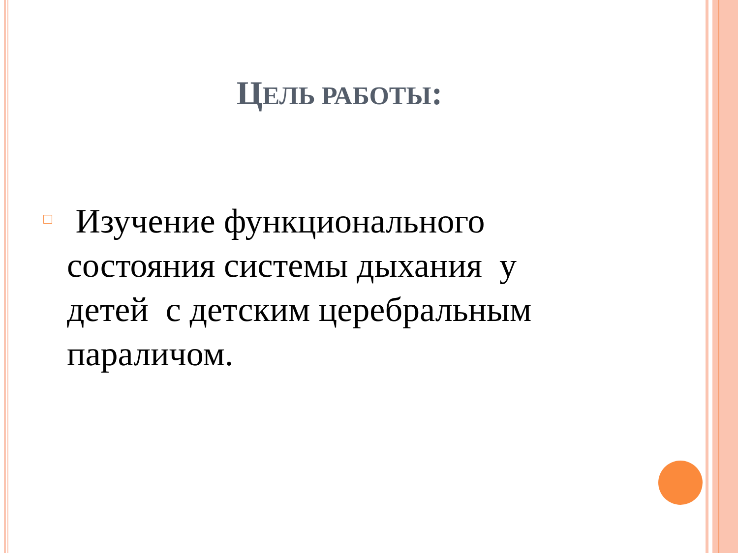ЦЕЛЬ РАБОТЫ:
□
Изучение функционального состояния системы дыхания у детей с детским церебральным параличом.